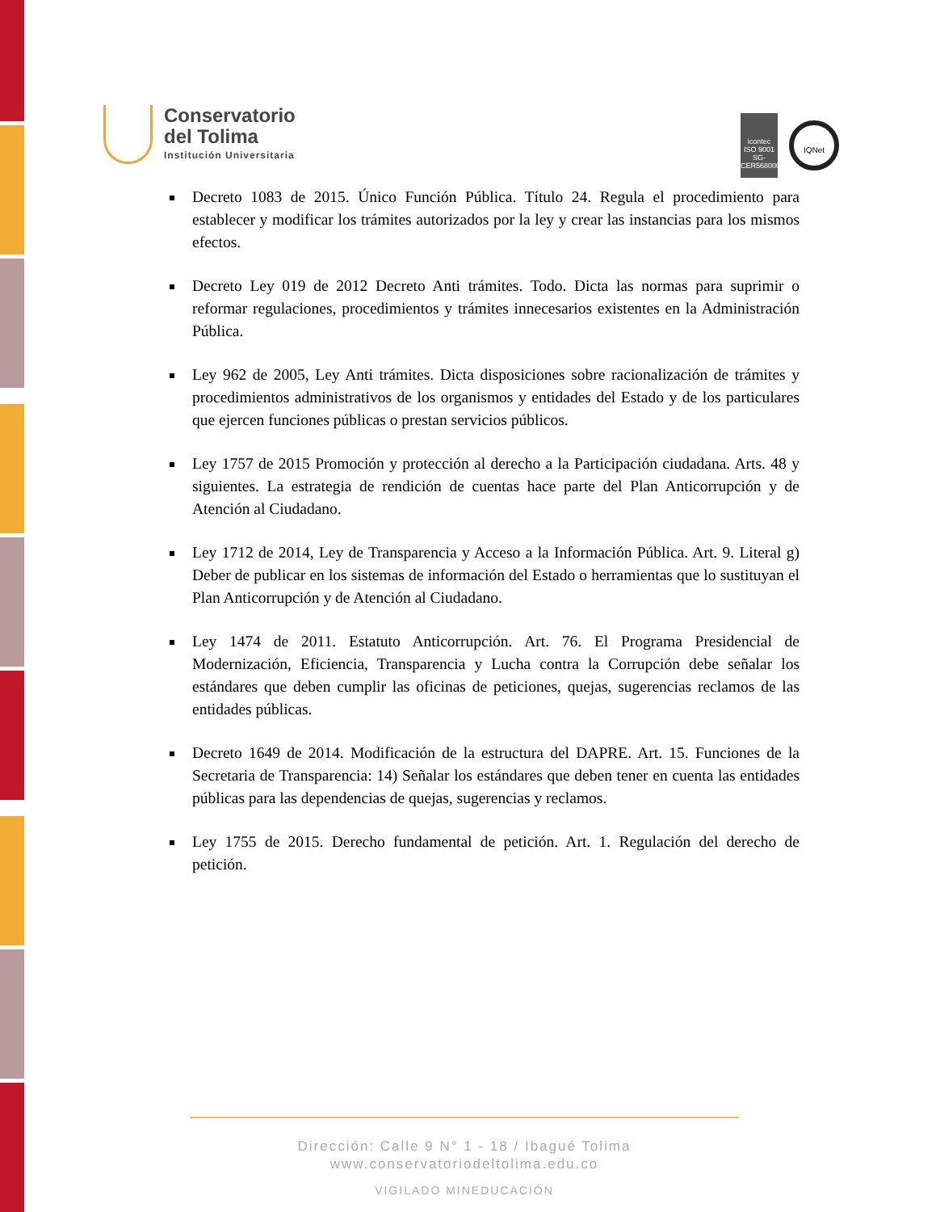Conservatorio
del Tolima
Institución Universitaria
icontec
ISO 9001
SG-CER568000
IQNet
Decreto 1083 de 2015. Único Función Pública. Título 24. Regula el procedimiento para establecer y modificar los trámites autorizados por la ley y crear las instancias para los mismos efectos.
Decreto Ley 019 de 2012 Decreto Anti trámites. Todo. Dicta las normas para suprimir o reformar regulaciones, procedimientos y trámites innecesarios existentes en la Administración Pública.
Ley 962 de 2005, Ley Anti trámites. Dicta disposiciones sobre racionalización de trámites y procedimientos administrativos de los organismos y entidades del Estado y de los particulares que ejercen funciones públicas o prestan servicios públicos.
Ley 1757 de 2015 Promoción y protección al derecho a la Participación ciudadana. Arts. 48 y siguientes. La estrategia de rendición de cuentas hace parte del Plan Anticorrupción y de Atención al Ciudadano.
Ley 1712 de 2014, Ley de Transparencia y Acceso a la Información Pública. Art. 9. Literal g) Deber de publicar en los sistemas de información del Estado o herramientas que lo sustituyan el Plan Anticorrupción y de Atención al Ciudadano.
Ley 1474 de 2011. Estatuto Anticorrupción. Art. 76. El Programa Presidencial de Modernización, Eficiencia, Transparencia y Lucha contra la Corrupción debe señalar los estándares que deben cumplir las oficinas de peticiones, quejas, sugerencias reclamos de las entidades públicas.
Decreto 1649 de 2014. Modificación de la estructura del DAPRE. Art. 15. Funciones de la Secretaria de Transparencia: 14) Señalar los estándares que deben tener en cuenta las entidades públicas para las dependencias de quejas, sugerencias y reclamos.
Ley 1755 de 2015. Derecho fundamental de petición. Art. 1. Regulación del derecho de petición.
Dirección: Calle 9 N° 1 - 18 / Ibagué Tolima
www.conservatoriodeltolima.edu.co
VIGILADO MINEDUCACIÓN